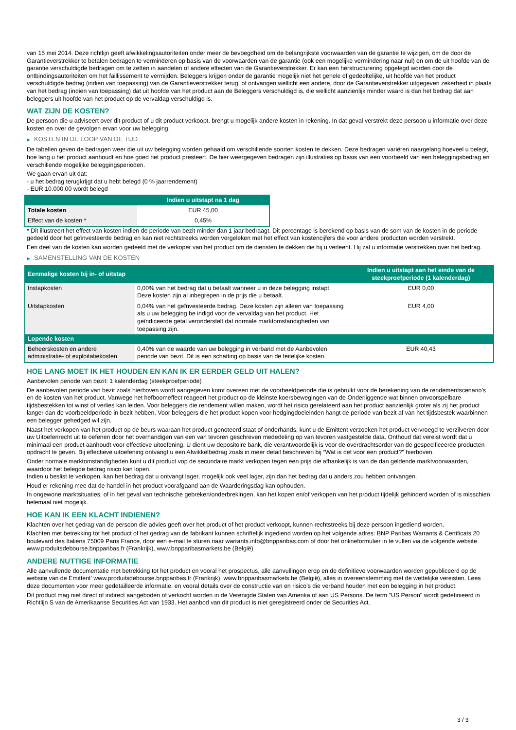van 15 mei 2014. Deze richtlijn geeft afwikkelingsautoriteiten onder meer de bevoegdheid om de belangrijkste voorwaarden van de garantie te wijzigen, om de door de Garantieverstrekker te betalen bedragen te verminderen op basis van de voorwaarden van de garantie (ook een mogelijke vermindering naar nul) en om de uit hoofde van de garantie verschuldigde bedragen om te zetten in aandelen of andere effecten van de Garantieverstrekker. Er kan een herstructurering opgelegd worden door de ontbindingsautoriteiten om het faillissement te vermijden. Beleggers krijgen onder de garantie mogelijk niet het gehele of gedeeltelijke, uit hoofde van het product verschuldigde bedrag (indien van toepassing) van de Garantieverstrekker terug, of ontvangen wellicht een andere, door de Garantieverstrekker uitgegeven zekerheid in plaats van het bedrag (indien van toepassing) dat uit hoofde van het product aan de Beleggers verschuldigd is, die wellicht aanzienlijk minder waard is dan het bedrag dat aan beleggers uit hoofde van het product op de vervaldag verschuldigd is.
WAT ZIJN DE KOSTEN?
De persoon die u adviseert over dit product of u dit product verkoopt, brengt u mogelijk andere kosten in rekening. In dat geval verstrekt deze persoon u informatie over deze kosten en over de gevolgen ervan voor uw belegging.
▶ KOSTEN IN DE LOOP VAN DE TIJD
De tabellen geven de bedragen weer die uit uw belegging worden gehaald om verschillende soorten kosten te dekken. Deze bedragen variëren naargelang hoeveel u belegt, hoe lang u het product aanhoudt en hoe goed het product presteert. De hier weergegeven bedragen zijn illustraties op basis van een voorbeeld van een beleggingsbedrag en verschillende mogelijke beleggingsperioden.
We gaan ervan uit dat:
- u het bedrag terugkrijgt dat u hebt belegd (0 % jaarrendement)
- EUR 10.000,00 wordt belegd
| | Indien u uitstapt na 1 dag |
| --- | --- |
| Totale kosten | EUR 45,00 |
| Effect van de kosten * | 0,45% |
* Dit illustreert het effect van kosten indien de periode van bezit minder dan 1 jaar bedraagt. Dit percentage is berekend op basis van de som van de kosten in de periode gedeeld door het geïnvesteerde bedrag en kan niet rechtstreeks worden vergeleken met het effect van kostencijfers die voor andere producten worden verstrekt.
Een deel van de kosten kan worden gedeeld met de verkoper van het product om de diensten te dekken die hij u verleent. Hij zal u informatie verstrekken over het bedrag.
▶ SAMENSTELLING VAN DE KOSTEN
| Eenmalige kosten bij in- of uitstap | | Indien u uitstapt aan het einde van de steekproefperiode (1 kalenderdag) |
| --- | --- | --- |
| Instapkosten | 0,00% van het bedrag dat u betaalt wanneer u in deze belegging instapt. Deze kosten zijn al inbegrepen in de prijs die u betaalt. | EUR 0,00 |
| Uitstapkosten | 0,04% van het geïnvesteerde bedrag. Deze kosten zijn alleen van toepassing als u uw belegging be indigd voor de vervaldag van het product. Het geïndiceerde getal veronderstelt dat normale marktomstandigheden van toepassing zijn. | EUR 4,00 |
| Lopende kosten | | |
| Beheerskosten en andere administratie- of exploitatiekosten | 0,40% van de waarde van uw belegging in verband met de Aanbevolen periode van bezit. Dit is een schatting op basis van de feitelijke kosten. | EUR 40,43 |
HOE LANG MOET IK HET HOUDEN EN KAN IK ER EERDER GELD UIT HALEN?
Aanbevolen periode van bezit: 1 kalenderdag (steekproefperiode)
De aanbevolen periode van bezit zoals hierboven wordt aangegeven komt overeen met de voorbeeldperiode die is gebruikt voor de berekening van de rendementscenario's en de kosten van het product. Vanwege het hefboomeffect reageert het product op de kleinste koersbewegingen van de Onderliggende wat binnen onvoorspelbare tijdsbestekken tot winst of verlies kan leiden. Voor beleggers die rendement willen maken, wordt het risico gerelateerd aan het product aanzienlijk groter als zij het product langer dan de voorbeeldperiode in bezit hebben. Voor beleggers die het product kopen voor hedgingdoeleinden hangt de periode van bezit af van het tijdsbestek waarbinnen een belegger gehedged wil zijn.
Naast het verkopen van het product op de beurs waaraan het product genoteerd staat of onderhands, kunt u de Emittent verzoeken het product vervroegd te verzilveren door uw Uitoefenrecht uit te oefenen door het overhandigen van een van tevoren geschreven mededeling op van tevoren vastgestelde data. Onthoud dat vereist wordt dat u minimaal een product aanhoudt voor effectieve uitoefening. U dient uw depositoire bank, die verantwoordelijk is voor de overdrachtsorder van de gespecificeerde producten opdracht te geven. Bij effectieve uitoefening ontvangt u een Afwikkelbedrag zoals in meer detail beschreven bij “Wat is det voor een product?" hierboven.
Onder normale marktomstandigheden kunt u dit product vop de secundaire markt verkopen tegen een prijs die afhankelijk is van de dan geldende marktvoorwaarden, waardoor het belegde bedrag risico kan lopen.
Indien u beslist te verkopen, kan het bedrag dat u ontvangt lager, mogelijk ook veel lager, zijn dan het bedrag dat u anders zou hebben ontvangen.
Houd er rekening mee dat de handel in het product voorafgaand aan de Waarderingsdag kan ophouden.
In ongewone marktsituaties, of in het geval van technische gebreken/onderbrekingen, kan het kopen en/of verkopen van het product tijdelijk gehinderd worden of is misschien helemaal niet mogelijk.
HOE KAN IK EEN KLACHT INDIENEN?
Klachten over het gedrag van de persoon die advies geeft over het product of het product verkoopt, kunnen rechtstreeks bij deze persoon ingediend worden.
Klachten met betrekking tot het product of het gedrag van de fabrikant kunnen schriftelijk ingediend worden op het volgende adres: BNP Paribas Warrants & Certificats 20 boulevard des Italiens 75009 Paris France, door een e-mail te sturen naar warrants.info@bnpparibas.com of door het onlineformulier in te vullen via de volgende website www.produitsdebourse.bnpparibas.fr (Frankrijk), www.bnpparibasmarkets.be (België)
ANDERE NUTTIGE INFORMATIE
Alle aanvullende documentatie met betrekking tot het product en vooral het prospectus, alle aanvullingen erop en de definitieve voorwaarden worden gepubliceerd op de website van de Emittent' www.produitsdebourse.bnpparibas.fr (Frankrijk), www.bnpparibasmarkets.be (België), alles in overeenstemming met de wettelijke vereisten. Lees deze documenten voor meer gedetailleerde informatie, en vooral details over de constructie van en risico’s die verband houden met een belegging in het product.
Dit product mag niet direct of indirect aangeboden of verkocht worden in de Verenigde Staten van Amerika of aan US Persons. De term "US Person" wordt gedefinieerd in Richtlijn S van de Amerikaanse Securities Act van 1933. Het aanbod van dit product is niet geregistreerd onder de Securities Act.
3 / 3